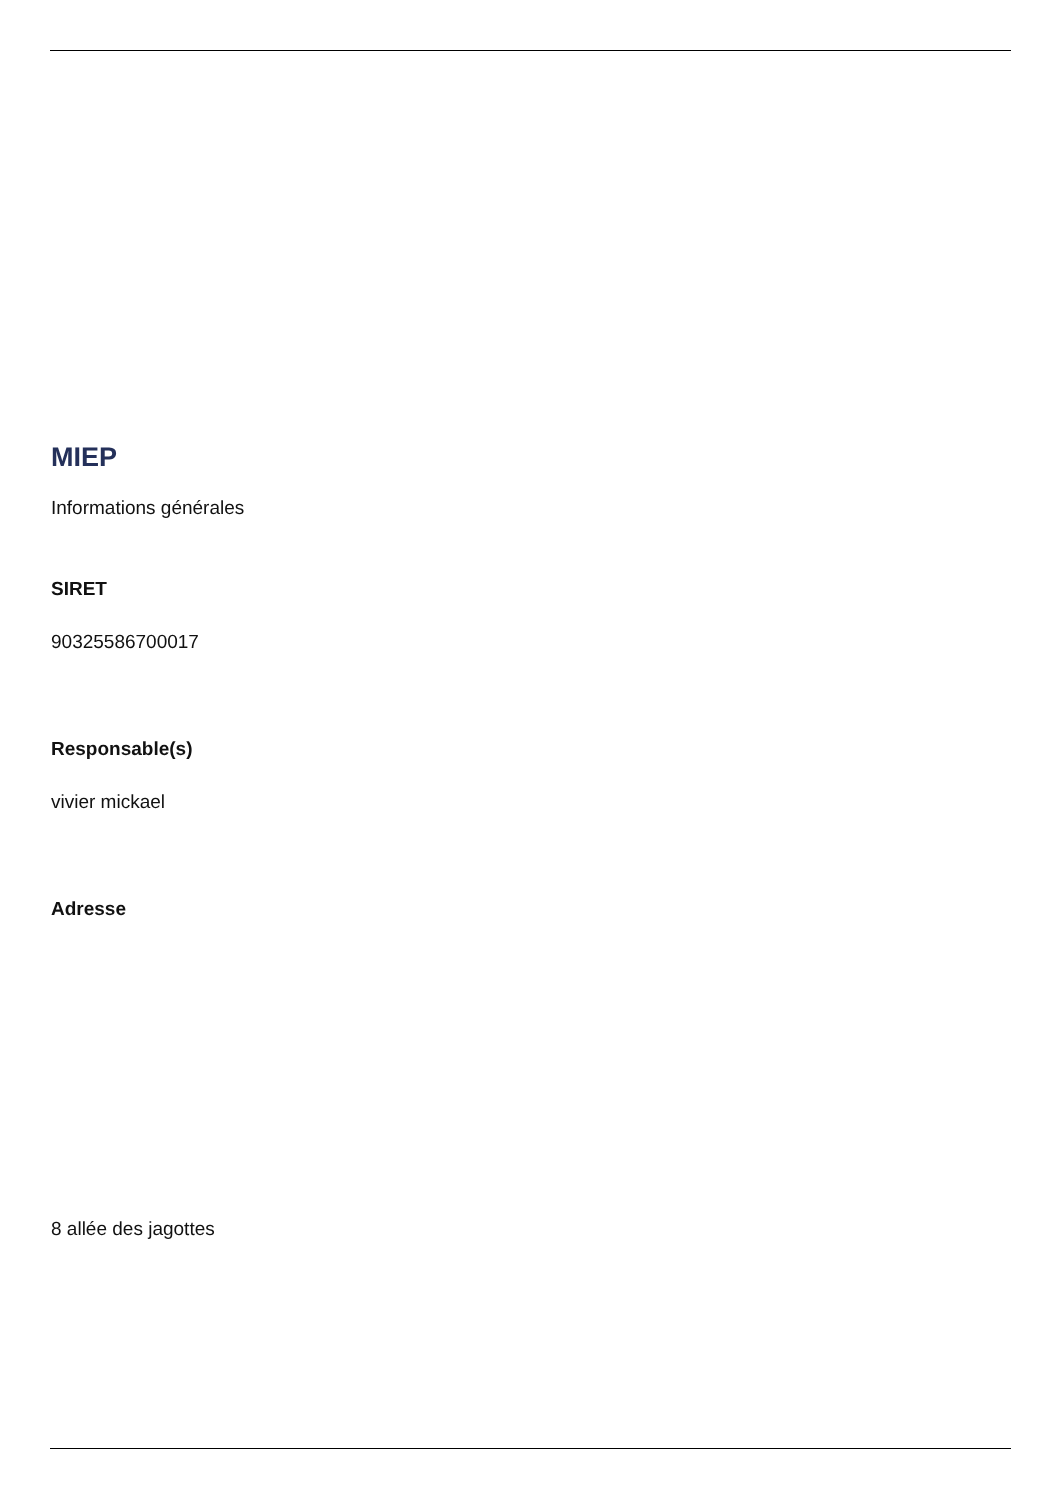MIEP
Informations générales
SIRET
90325586700017
Responsable(s)
vivier mickael
Adresse
8 allée des jagottes